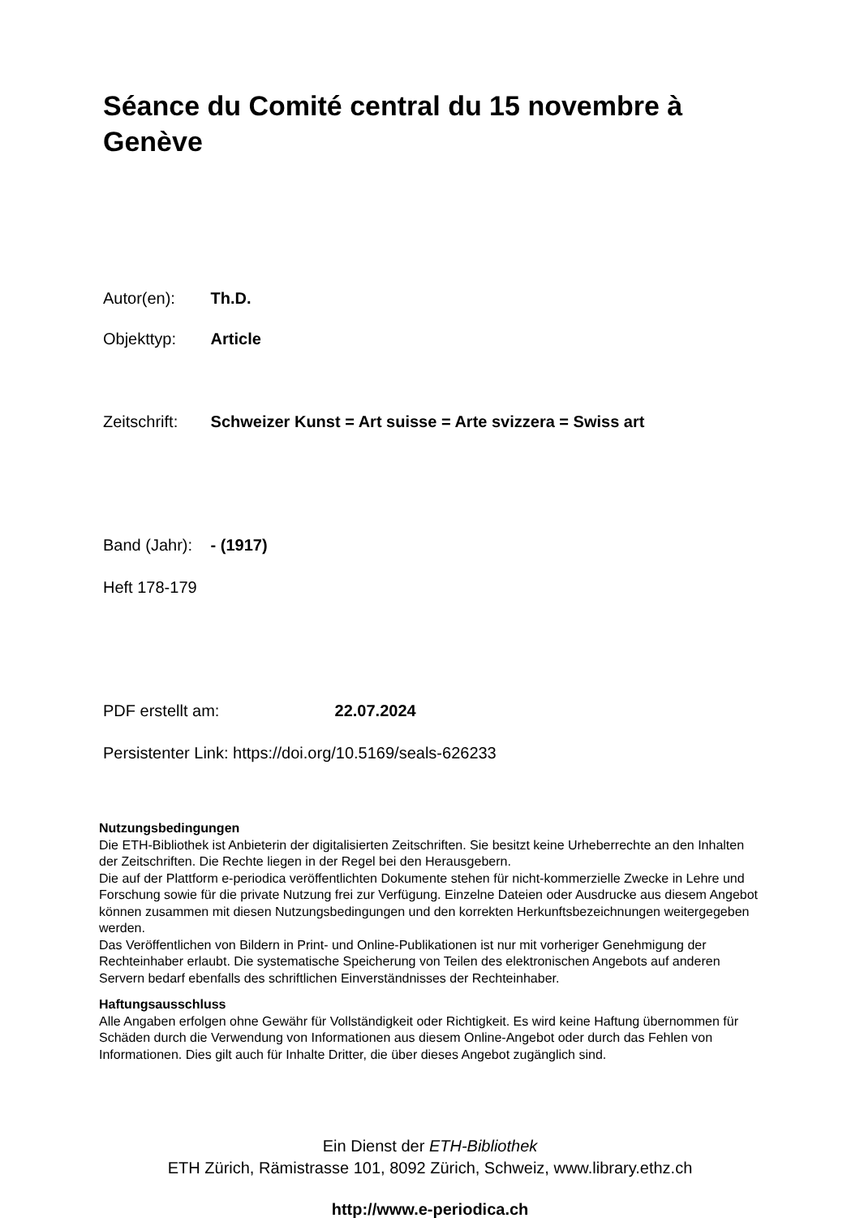Séance du Comité central du 15 novembre à Genève
Autor(en): Th.D.
Objekttyp: Article
Zeitschrift: Schweizer Kunst = Art suisse = Arte svizzera = Swiss art
Band (Jahr): - (1917)
Heft 178-179
PDF erstellt am: 22.07.2024
Persistenter Link: https://doi.org/10.5169/seals-626233
Nutzungsbedingungen
Die ETH-Bibliothek ist Anbieterin der digitalisierten Zeitschriften. Sie besitzt keine Urheberrechte an den Inhalten der Zeitschriften. Die Rechte liegen in der Regel bei den Herausgebern.
Die auf der Plattform e-periodica veröffentlichten Dokumente stehen für nicht-kommerzielle Zwecke in Lehre und Forschung sowie für die private Nutzung frei zur Verfügung. Einzelne Dateien oder Ausdrucke aus diesem Angebot können zusammen mit diesen Nutzungsbedingungen und den korrekten Herkunftsbezeichnungen weitergegeben werden.
Das Veröffentlichen von Bildern in Print- und Online-Publikationen ist nur mit vorheriger Genehmigung der Rechteinhaber erlaubt. Die systematische Speicherung von Teilen des elektronischen Angebots auf anderen Servern bedarf ebenfalls des schriftlichen Einverständnisses der Rechteinhaber.
Haftungsausschluss
Alle Angaben erfolgen ohne Gewähr für Vollständigkeit oder Richtigkeit. Es wird keine Haftung übernommen für Schäden durch die Verwendung von Informationen aus diesem Online-Angebot oder durch das Fehlen von Informationen. Dies gilt auch für Inhalte Dritter, die über dieses Angebot zugänglich sind.
Ein Dienst der ETH-Bibliothek
ETH Zürich, Rämistrasse 101, 8092 Zürich, Schweiz, www.library.ethz.ch
http://www.e-periodica.ch